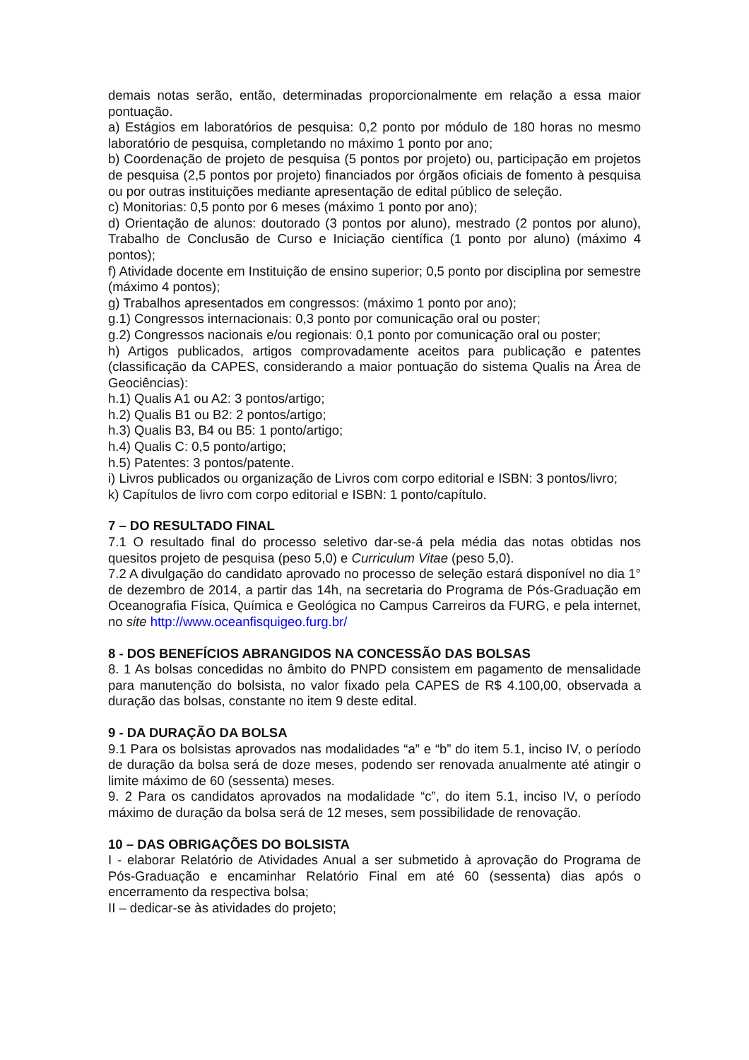demais notas serão, então, determinadas proporcionalmente em relação a essa maior pontuação.
a) Estágios em laboratórios de pesquisa: 0,2 ponto por módulo de 180 horas no mesmo laboratório de pesquisa, completando no máximo 1 ponto por ano;
b) Coordenação de projeto de pesquisa (5 pontos por projeto) ou, participação em projetos de pesquisa (2,5 pontos por projeto) financiados por órgãos oficiais de fomento à pesquisa ou por outras instituições mediante apresentação de edital público de seleção.
c) Monitorias: 0,5 ponto por 6 meses (máximo 1 ponto por ano);
d) Orientação de alunos: doutorado (3 pontos por aluno), mestrado (2 pontos por aluno), Trabalho de Conclusão de Curso e Iniciação científica (1 ponto por aluno) (máximo 4 pontos);
f) Atividade docente em Instituição de ensino superior; 0,5 ponto por disciplina por semestre (máximo 4 pontos);
g) Trabalhos apresentados em congressos: (máximo 1 ponto por ano);
g.1) Congressos internacionais: 0,3 ponto por comunicação oral ou poster;
g.2) Congressos nacionais e/ou regionais: 0,1 ponto por comunicação oral ou poster;
h) Artigos publicados, artigos comprovadamente aceitos para publicação e patentes (classificação da CAPES, considerando a maior pontuação do sistema Qualis na Área de Geociências):
h.1) Qualis A1 ou A2: 3 pontos/artigo;
h.2) Qualis B1 ou B2: 2 pontos/artigo;
h.3) Qualis B3, B4 ou B5: 1 ponto/artigo;
h.4) Qualis C: 0,5 ponto/artigo;
h.5) Patentes: 3 pontos/patente.
i) Livros publicados ou organização de Livros com corpo editorial e ISBN: 3 pontos/livro;
k) Capítulos de livro com corpo editorial e ISBN: 1 ponto/capítulo.
7 – DO RESULTADO FINAL
7.1 O resultado final do processo seletivo dar-se-á pela média das notas obtidas nos quesitos projeto de pesquisa (peso 5,0) e Curriculum Vitae (peso 5,0).
7.2 A divulgação do candidato aprovado no processo de seleção estará disponível no dia 1° de dezembro de 2014, a partir das 14h, na secretaria do Programa de Pós-Graduação em Oceanografia Física, Química e Geológica no Campus Carreiros da FURG, e pela internet, no site http://www.oceanfisquigeo.furg.br/
8 - DOS BENEFÍCIOS ABRANGIDOS NA CONCESSÃO DAS BOLSAS
8. 1 As bolsas concedidas no âmbito do PNPD consistem em pagamento de mensalidade para manutenção do bolsista, no valor fixado pela CAPES de R$ 4.100,00, observada a duração das bolsas, constante no item 9 deste edital.
9 - DA DURAÇÃO DA BOLSA
9.1 Para os bolsistas aprovados nas modalidades “a” e “b” do item 5.1, inciso IV, o período de duração da bolsa será de doze meses, podendo ser renovada anualmente até atingir o limite máximo de 60 (sessenta) meses.
9. 2 Para os candidatos aprovados na modalidade “c”, do item 5.1, inciso IV, o período máximo de duração da bolsa será de 12 meses, sem possibilidade de renovação.
10 – DAS OBRIGAÇÕES DO BOLSISTA
I - elaborar Relatório de Atividades Anual a ser submetido à aprovação do Programa de Pós-Graduação e encaminhar Relatório Final em até 60 (sessenta) dias após o encerramento da respectiva bolsa;
II – dedicar-se às atividades do projeto;